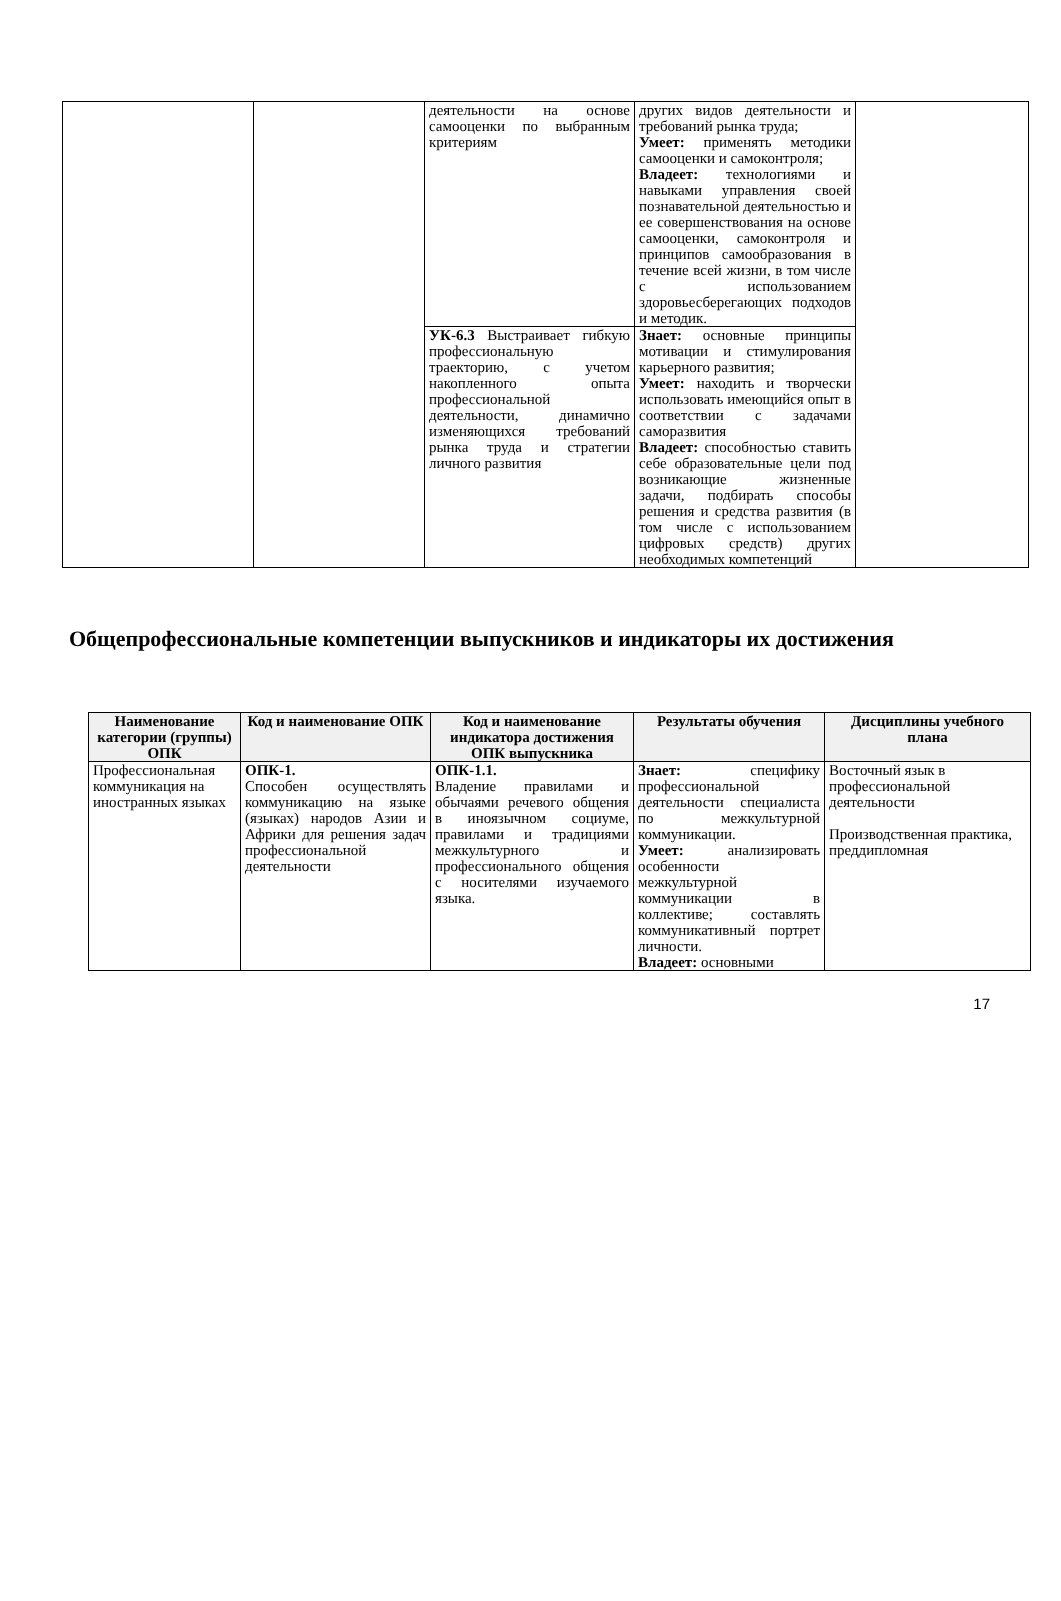| | | деятельности на основе самооценки по выбранным критериям | других видов деятельности и требований рынка труда; Умеет: применять методики самооценки и самоконтроля; Владеет: технологиями и навыками управления своей познавательной деятельностью и ее совершенствования на основе самооценки, самоконтроля и принципов самообразования в течение всей жизни, в том числе с использованием здоровьесберегающих подходов и методик. | |
| | | УК-6.3 Выстраивает гибкую профессиональную траекторию, с учетом накопленного опыта профессиональной деятельности, динамично изменяющихся требований рынка труда и стратегии личного развития | Знает: основные принципы мотивации и стимулирования карьерного развития; Умеет: находить и творчески использовать имеющийся опыт в соответствии с задачами саморазвития Владеет: способностью ставить себе образовательные цели под возникающие жизненные задачи, подбирать способы решения и средства развития (в том числе с использованием цифровых средств) других необходимых компетенций | |
Общепрофессиональные компетенции выпускников и индикаторы их достижения
| Наименование категории (группы) ОПК | Код и наименование ОПК | Код и наименование индикатора достижения ОПК выпускника | Результаты обучения | Дисциплины учебного плана |
| --- | --- | --- | --- | --- |
| Профессиональная коммуникация на иностранных языках | ОПК-1. Способен осуществлять коммуникацию на языке (языках) народов Азии и Африки для решения задач профессиональной деятельности | ОПК-1.1. Владение правилами и обычаями речевого общения в иноязычном социуме, правилами и традициями межкультурного и профессионального общения с носителями изучаемого языка. | Знает: специфику профессиональной деятельности специалиста по межкультурной коммуникации. Умеет: анализировать особенности межкультурной коммуникации в коллективе; составлять коммуникативный портрет личности. Владеет: основными | Восточный язык в профессиональной деятельности Производственная практика, преддипломная |
17